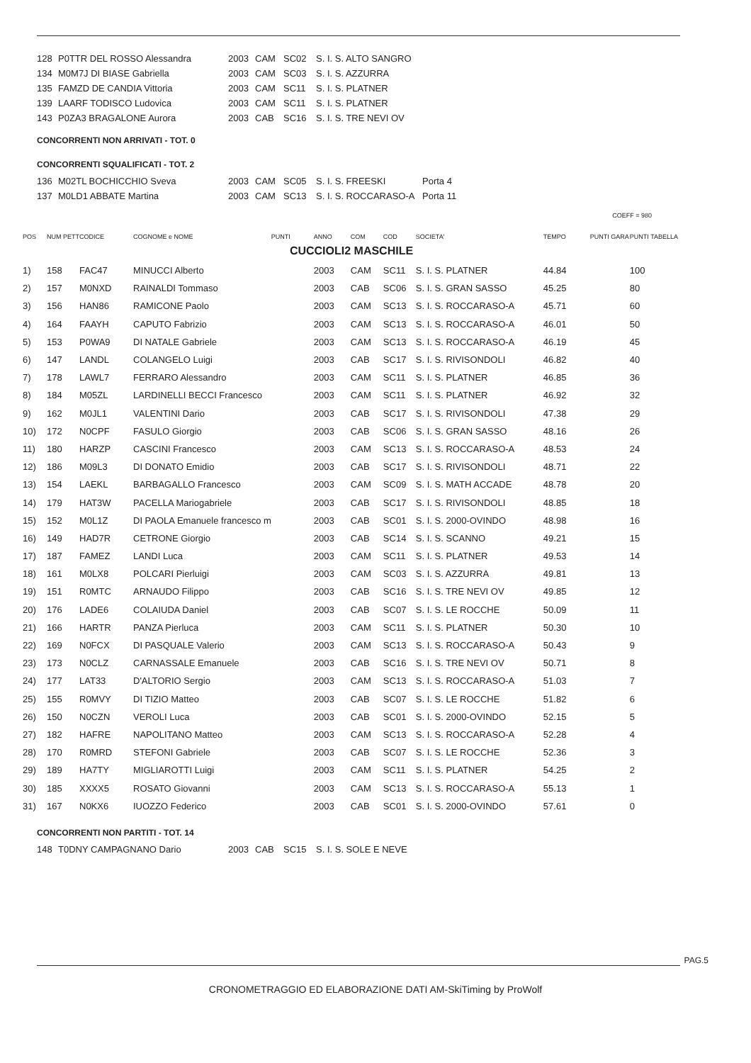| 128 | P0TTR DEL ROSSO Alessandra | 2003 | CAM | SC02 | S. I. S. ALTO SANGRO |
| 134 | M0M7J DI BIASE Gabriella | 2003 | CAM | SC03 | S. I. S. AZZURRA |
| 135 | FAMZD DE CANDIA Vittoria | 2003 | CAM | SC11 | S. I. S. PLATNER |
| 139 | LAARF TODISCO Ludovica | 2003 | CAM | SC11 | S. I. S. PLATNER |
| 143 | P0ZA3 BRAGALONE Aurora | 2003 | CAB | SC16 | S. I. S. TRE NEVI OV |
CONCORRENTI NON ARRIVATI - TOT. 0
CONCORRENTI SQUALIFICATI - TOT. 2
| 136 | M02TL BOCHICCHIO Sveva | 2003 | CAM | SC05 | S. I. S. FREESKI | Porta 4 |
| 137 | M0LD1 ABBATE Martina | 2003 | CAM | SC13 | S. I. S. ROCCARASO-A | Porta 11 |
COEFF = 980
| POS | NUM PETT | CODICE | COGNOME e NOME | PUNTI | ANNO | COM | COD | SOCIETA' | TEMPO | PUNTI GARA | PUNTI TABELLA |
| --- | --- | --- | --- | --- | --- | --- | --- | --- | --- | --- | --- |
| CUCCIOLI2 MASCHILE | | | | | | | | | | | |
| 1) | 158 | FAC47 | MINUCCI Alberto | | 2003 | CAM | SC11 | S. I. S. PLATNER | 44.84 | | 100 |
| 2) | 157 | M0NXD | RAINALDI Tommaso | | 2003 | CAB | SC06 | S. I. S. GRAN SASSO | 45.25 | | 80 |
| 3) | 156 | HAN86 | RAMICONE Paolo | | 2003 | CAM | SC13 | S. I. S. ROCCARASO-A | 45.71 | | 60 |
| 4) | 164 | FAAYH | CAPUTO Fabrizio | | 2003 | CAM | SC13 | S. I. S. ROCCARASO-A | 46.01 | | 50 |
| 5) | 153 | P0WA9 | DI NATALE Gabriele | | 2003 | CAM | SC13 | S. I. S. ROCCARASO-A | 46.19 | | 45 |
| 6) | 147 | LANDL | COLANGELO Luigi | | 2003 | CAB | SC17 | S. I. S. RIVISONDOLI | 46.82 | | 40 |
| 7) | 178 | LAWL7 | FERRARO Alessandro | | 2003 | CAM | SC11 | S. I. S. PLATNER | 46.85 | | 36 |
| 8) | 184 | M05ZL | LARDINELLI BECCI Francesco | | 2003 | CAM | SC11 | S. I. S. PLATNER | 46.92 | | 32 |
| 9) | 162 | M0JL1 | VALENTINI Dario | | 2003 | CAB | SC17 | S. I. S. RIVISONDOLI | 47.38 | | 29 |
| 10) | 172 | N0CPF | FASULO Giorgio | | 2003 | CAB | SC06 | S. I. S. GRAN SASSO | 48.16 | | 26 |
| 11) | 180 | HARZP | CASCINI Francesco | | 2003 | CAM | SC13 | S. I. S. ROCCARASO-A | 48.53 | | 24 |
| 12) | 186 | M09L3 | DI DONATO Emidio | | 2003 | CAB | SC17 | S. I. S. RIVISONDOLI | 48.71 | | 22 |
| 13) | 154 | LAEKL | BARBAGALLO Francesco | | 2003 | CAM | SC09 | S. I. S. MATH ACCADE | 48.78 | | 20 |
| 14) | 179 | HAT3W | PACELLA Mariogabriele | | 2003 | CAB | SC17 | S. I. S. RIVISONDOLI | 48.85 | | 18 |
| 15) | 152 | M0L1Z | DI PAOLA Emanuele francesco m | | 2003 | CAB | SC01 | S. I. S. 2000-OVINDO | 48.98 | | 16 |
| 16) | 149 | HAD7R | CETRONE Giorgio | | 2003 | CAB | SC14 | S. I. S. SCANNO | 49.21 | | 15 |
| 17) | 187 | FAMEZ | LANDI Luca | | 2003 | CAM | SC11 | S. I. S. PLATNER | 49.53 | | 14 |
| 18) | 161 | M0LX8 | POLCARI Pierluigi | | 2003 | CAM | SC03 | S. I. S. AZZURRA | 49.81 | | 13 |
| 19) | 151 | R0MTC | ARNAUDO Filippo | | 2003 | CAB | SC16 | S. I. S. TRE NEVI OV | 49.85 | | 12 |
| 20) | 176 | LADE6 | COLAIUDA Daniel | | 2003 | CAB | SC07 | S. I. S. LE ROCCHE | 50.09 | | 11 |
| 21) | 166 | HARTR | PANZA Pierluca | | 2003 | CAM | SC11 | S. I. S. PLATNER | 50.30 | | 10 |
| 22) | 169 | N0FCX | DI PASQUALE Valerio | | 2003 | CAM | SC13 | S. I. S. ROCCARASO-A | 50.43 | | 9 |
| 23) | 173 | N0CLZ | CARNASSALE Emanuele | | 2003 | CAB | SC16 | S. I. S. TRE NEVI OV | 50.71 | | 8 |
| 24) | 177 | LAT33 | D'ALTORIO Sergio | | 2003 | CAM | SC13 | S. I. S. ROCCARASO-A | 51.03 | | 7 |
| 25) | 155 | R0MVY | DI TIZIO Matteo | | 2003 | CAB | SC07 | S. I. S. LE ROCCHE | 51.82 | | 6 |
| 26) | 150 | N0CZN | VEROLI Luca | | 2003 | CAB | SC01 | S. I. S. 2000-OVINDO | 52.15 | | 5 |
| 27) | 182 | HAFRE | NAPOLITANO Matteo | | 2003 | CAM | SC13 | S. I. S. ROCCARASO-A | 52.28 | | 4 |
| 28) | 170 | R0MRD | STEFONI Gabriele | | 2003 | CAB | SC07 | S. I. S. LE ROCCHE | 52.36 | | 3 |
| 29) | 189 | HA7TY | MIGLIAROTTI Luigi | | 2003 | CAM | SC11 | S. I. S. PLATNER | 54.25 | | 2 |
| 30) | 185 | XXXX5 | ROSATO Giovanni | | 2003 | CAM | SC13 | S. I. S. ROCCARASO-A | 55.13 | | 1 |
| 31) | 167 | N0KX6 | IUOZZO Federico | | 2003 | CAB | SC01 | S. I. S. 2000-OVINDO | 57.61 | | 0 |
CONCORRENTI NON PARTITI - TOT. 14
| 148 | T0DNY CAMPAGNANO Dario | 2003 | CAB | SC15 | S. I. S. SOLE E NEVE |
PAG.5
CRONOMETRAGGIO ED ELABORAZIONE DATI AM-SkiTiming by ProWolf